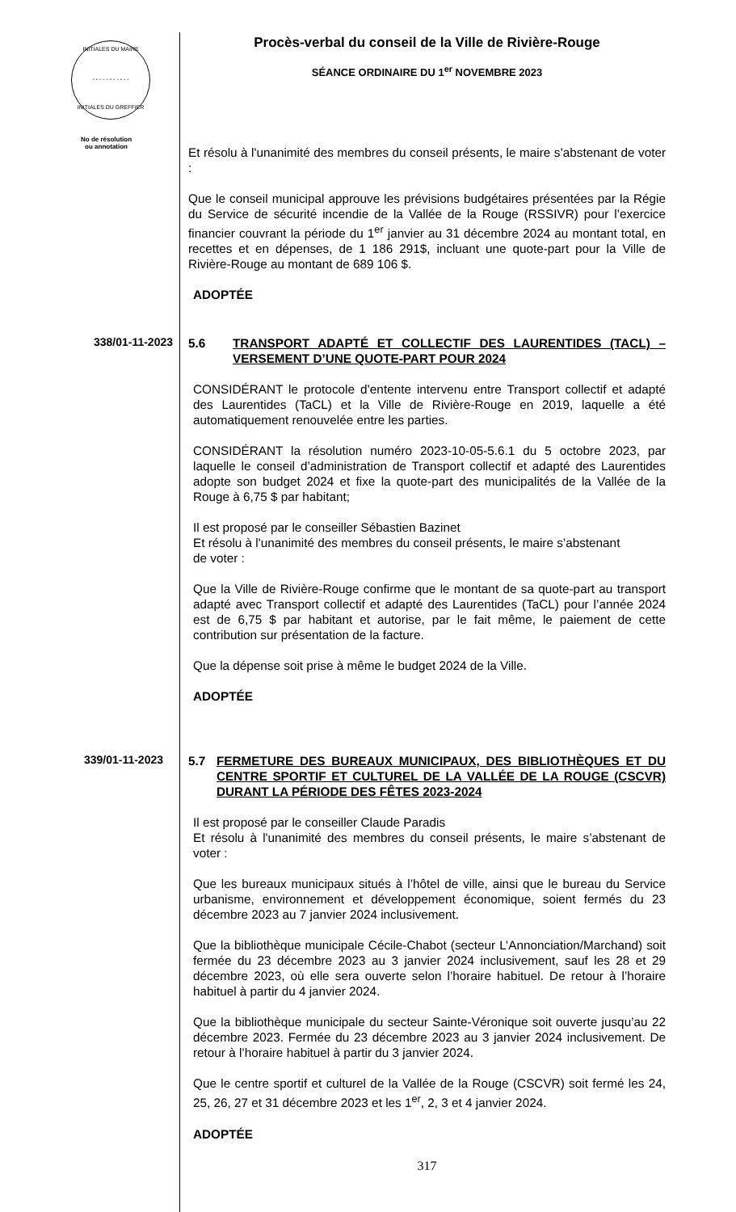INITIALES DU MAIRE
- - - - - - - - - - -
INITIALES DU GREFFIER
No de résolution
ou annotation
Procès-verbal du conseil de la Ville de Rivière-Rouge
SÉANCE ORDINAIRE DU 1<sup>er</sup> NOVEMBRE 2023
Et résolu à l'unanimité des membres du conseil présents, le maire s’abstenant de voter :
Que le conseil municipal approuve les prévisions budgétaires présentées par la Régie du Service de sécurité incendie de la Vallée de la Rouge (RSSIVR) pour l’exercice financier couvrant la période du 1<sup>er</sup> janvier au 31 décembre 2024 au montant total, en recettes et en dépenses, de 1 186 291$, incluant une quote-part pour la Ville de Rivière-Rouge au montant de 689 106 $.
ADOPTÉE
338/01-11-2023
5.6 TRANSPORT ADAPTÉ ET COLLECTIF DES LAURENTIDES (TACL) – VERSEMENT D’UNE QUOTE-PART POUR 2024
CONSIDÉRANT le protocole d’entente intervenu entre Transport collectif et adapté des Laurentides (TaCL) et la Ville de Rivière-Rouge en 2019, laquelle a été automatiquement renouvelée entre les parties.
CONSIDÉRANT la résolution numéro 2023-10-05-5.6.1 du 5 octobre 2023, par laquelle le conseil d’administration de Transport collectif et adapté des Laurentides adopte son budget 2024 et fixe la quote-part des municipalités de la Vallée de la Rouge à 6,75 $ par habitant;
Il est proposé par le conseiller Sébastien Bazinet
Et résolu à l'unanimité des membres du conseil présents, le maire s’abstenant
de voter :
Que la Ville de Rivière-Rouge confirme que le montant de sa quote-part au transport adapté avec Transport collectif et adapté des Laurentides (TaCL) pour l’année 2024 est de 6,75 $ par habitant et autorise, par le fait même, le paiement de cette contribution sur présentation de la facture.
Que la dépense soit prise à même le budget 2024 de la Ville.
ADOPTÉE
339/01-11-2023
5.7 FERMETURE DES BUREAUX MUNICIPAUX, DES BIBLIOTHÈQUES ET DU CENTRE SPORTIF ET CULTUREL DE LA VALLÉE DE LA ROUGE (CSCVR) DURANT LA PÉRIODE DES FÊTES 2023-2024
Il est proposé par le conseiller Claude Paradis
Et résolu à l'unanimité des membres du conseil présents, le maire s’abstenant de voter :
Que les bureaux municipaux situés à l’hôtel de ville, ainsi que le bureau du Service urbanisme, environnement et développement économique, soient fermés du 23 décembre 2023 au 7 janvier 2024 inclusivement.
Que la bibliothèque municipale Cécile-Chabot (secteur L’Annonciation/Marchand) soit fermée du 23 décembre 2023 au 3 janvier 2024 inclusivement, sauf les 28 et 29 décembre 2023, où elle sera ouverte selon l’horaire habituel. De retour à l’horaire habituel à partir du 4 janvier 2024.
Que la bibliothèque municipale du secteur Sainte-Véronique soit ouverte jusqu’au 22 décembre 2023. Fermée du 23 décembre 2023 au 3 janvier 2024 inclusivement. De retour à l’horaire habituel à partir du 3 janvier 2024.
Que le centre sportif et culturel de la Vallée de la Rouge (CSCVR) soit fermé les 24, 25, 26, 27 et 31 décembre 2023 et les 1<sup>er</sup>, 2, 3 et 4 janvier 2024.
ADOPTÉE
317